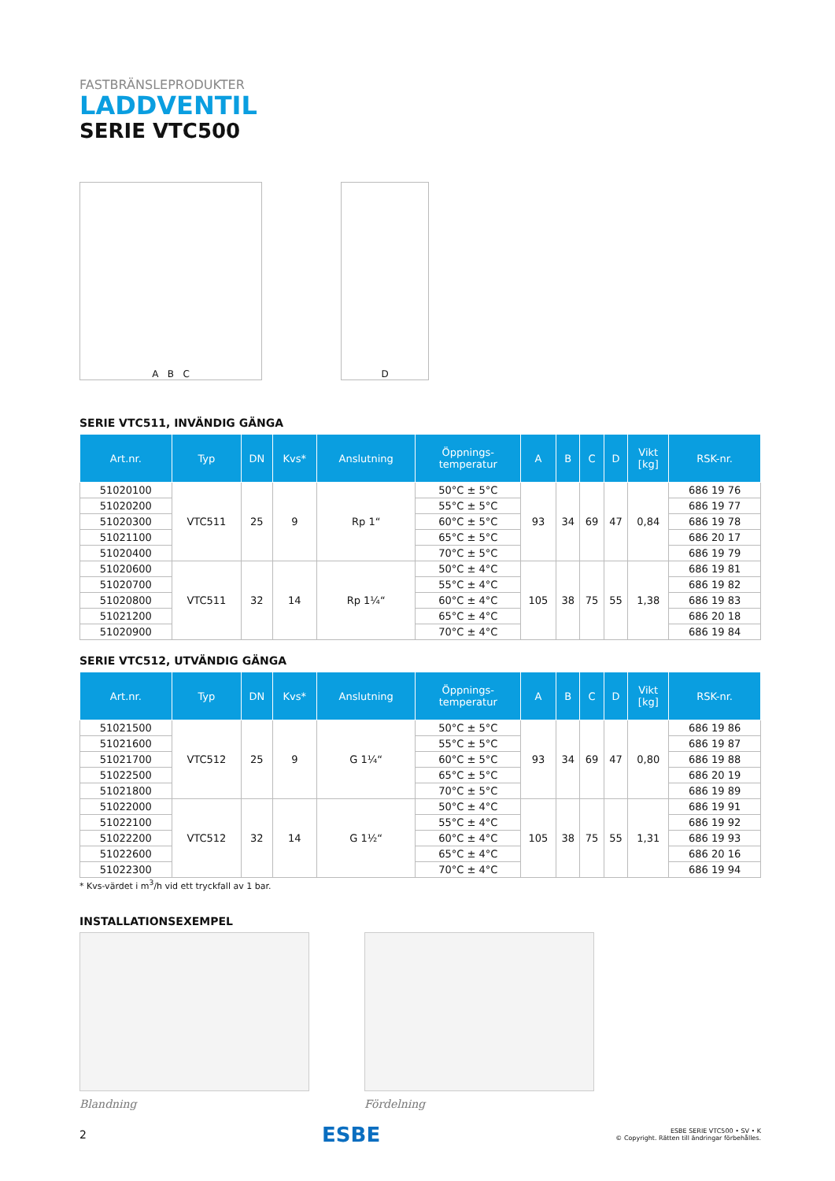FASTBRÄNSLEPRODUKTER
LADDVENTIL
SERIE VTC500
A B C D
SERIE VTC511, INVÄNDIG GÄNGA
| Art.nr. | Typ | DN | Kvs* | Anslutning | Öppnings- temperatur | A | B | C | D | Vikt [kg] | RSK-nr. |
| --- | --- | --- | --- | --- | --- | --- | --- | --- | --- | --- | --- |
| 51020100 | VTC511 | 25 | 9 | Rp 1“ | 50°C ± 5°C | 93 | 34 | 69 | 47 | 0,84 | 686 19 76 |
| 51020200 | | | | | 55°C ± 5°C | | | | | | 686 19 77 |
| 51020300 | | | | | 60°C ± 5°C | | | | | | 686 19 78 |
| 51021100 | | | | | 65°C ± 5°C | | | | | | 686 20 17 |
| 51020400 | | | | | 70°C ± 5°C | | | | | | 686 19 79 |
| 51020600 | VTC511 | 32 | 14 | Rp 1¼“ | 50°C ± 4°C | 105 | 38 | 75 | 55 | 1,38 | 686 19 81 |
| 51020700 | | | | | 55°C ± 4°C | | | | | | 686 19 82 |
| 51020800 | | | | | 60°C ± 4°C | | | | | | 686 19 83 |
| 51021200 | | | | | 65°C ± 4°C | | | | | | 686 20 18 |
| 51020900 | | | | | 70°C ± 4°C | | | | | | 686 19 84 |
SERIE VTC512, UTVÄNDIG GÄNGA
| Art.nr. | Typ | DN | Kvs* | Anslutning | Öppnings- temperatur | A | B | C | D | Vikt [kg] | RSK-nr. |
| --- | --- | --- | --- | --- | --- | --- | --- | --- | --- | --- | --- |
| 51021500 | VTC512 | 25 | 9 | G 1¼“ | 50°C ± 5°C | 93 | 34 | 69 | 47 | 0,80 | 686 19 86 |
| 51021600 | | | | | 55°C ± 5°C | | | | | | 686 19 87 |
| 51021700 | | | | | 60°C ± 5°C | | | | | | 686 19 88 |
| 51022500 | | | | | 65°C ± 5°C | | | | | | 686 20 19 |
| 51021800 | | | | | 70°C ± 5°C | | | | | | 686 19 89 |
| 51022000 | VTC512 | 32 | 14 | G 1½“ | 50°C ± 4°C | 105 | 38 | 75 | 55 | 1,31 | 686 19 91 |
| 51022100 | | | | | 55°C ± 4°C | | | | | | 686 19 92 |
| 51022200 | | | | | 60°C ± 4°C | | | | | | 686 19 93 |
| 51022600 | | | | | 65°C ± 4°C | | | | | | 686 20 16 |
| 51022300 | | | | | 70°C ± 4°C | | | | | | 686 19 94 |
* Kvs-värdet i m<sup>3</sup>/h vid ett tryckfall av 1 bar.
INSTALLATIONSEXEMPEL
Blandning Fördelning
2 ESBE ESBE SERIE VTC500 • SV • K
© Copyright. Rätten till ändringar förbehålles.